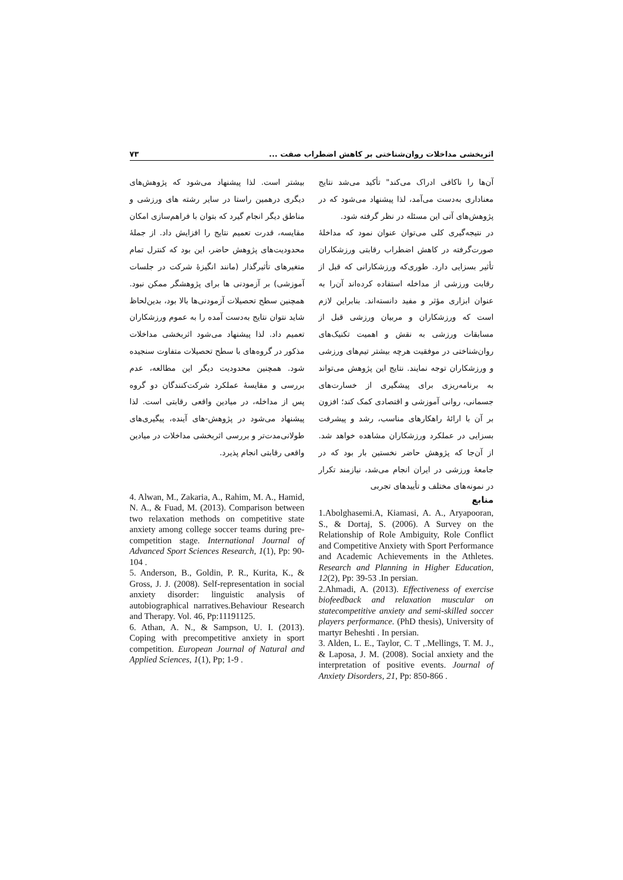اثربخشی مداخلات روان‌شناختی بر کاهش اضطراب صفت ... ۷۳
آن‌ها را ناکافی ادراک می‌کند" تأکید می‌شد نتایج معناداری به‌دست می‌آمد، لذا پیشنهاد می‌شود که در پژوهش‌های آتی این مسئله در نظر گرفته شود.
در نتیجه‌گیری کلی می‌توان عنوان نمود که مداخلهٔ صورت‌گرفته در کاهش اضطراب رقابتی ورزشکاران تأثیر بسزایی دارد. طوری‌که ورزشکارانی که قبل از رقابت ورزشی از مداخله استفاده کرده‌اند آن‌را به عنوان ابزاری مؤثر و مفید دانسته‌اند. بنابراین لازم است که ورزشکاران و مربیان ورزشی قبل از مسابقات ورزشی به نقش و اهمیت تکنیک‌های روان‌شناختی در موفقیت هرچه بیشتر تیم‌های ورزشی و ورزشکاران توجه نمایند. نتایج این پژوهش می‌تواند به برنامه‌ریزی برای پیشگیری از خسارت‌های جسمانی، روانی آموزشی و اقتصادی کمک کند؛ افزون بر آن با ارائهٔ راهکارهای مناسب، رشد و پیشرفت بسزایی در عملکرد ورزشکاران مشاهده خواهد شد. از آن‌جا که پژوهش حاضر نخستین بار بود که در جامعهٔ ورزشی در ایران انجام می‌شد، نیازمند تکرار در نمونه‌های مختلف و تأییدهای تجربی
منابع
1.Abolghasemi.A, Kiamasi, A. A., Aryapooran, S., & Dortaj, S. (2006). A Survey on the Relationship of Role Ambiguity, Role Conflict and Competitive Anxiety with Sport Performance and Academic Achievements in the Athletes. Research and Planning in Higher Education, 12(2), Pp: 39-53 .In persian.
2.Ahmadi, A. (2013). Effectiveness of exercise biofeedback and relaxation muscular on statecompetitive anxiety and semi-skilled soccer players performance. (PhD thesis), University of martyr Beheshti . In persian.
3. Alden, L. E., Taylor, C. T ,.Mellings, T. M. J., & Laposa, J. M. (2008). Social anxiety and the interpretation of positive events. Journal of Anxiety Disorders, 21, Pp: 850-866 .
بیشتر است. لذا پیشنهاد می‌شود که پژوهش‌های دیگری درهمین راستا در سایر رشته های ورزشی و مناطق دیگر انجام گیرد که بتوان با فراهم‌سازی امکان مقایسه، قدرت تعمیم نتایج را افزایش داد. از جملهٔ محدودیت‌های پژوهش حاضر، این بود که کنترل تمام متغیرهای تأثیرگذار (مانند انگیزهٔ شرکت در جلسات آموزشی) بر آزمودنی ها برای پژوهشگر ممکن نبود. همچنین سطح تحصیلات آزمودنی‌ها بالا بود، بدین‌لحاظ شاید نتوان نتایج به‌دست آمده را به عموم ورزشکاران تعمیم داد. لذا پیشنهاد می‌شود اثربخشی مداخلات مذکور در گروه‌های با سطح تحصیلات متفاوت سنجیده شود. همچنین محدودیت دیگر این مطالعه، عدم بررسی و مقایسهٔ عملکرد شرکت‌کنندگان دو گروه پس از مداخله، در میادین واقعی رقابتی است. لذا پیشنهاد می‌شود در پژوهش-های آینده، پیگیری‌های طولانی‌مدت‌تر و بررسی اثربخشی مداخلات در میادین واقعی رقابتی انجام پذیرد.
4. Alwan, M., Zakaria, A., Rahim, M. A., Hamid, N. A., & Fuad, M. (2013). Comparison between two relaxation methods on competitive state anxiety among college soccer teams during pre-competition stage. International Journal of Advanced Sport Sciences Research, 1(1), Pp: 90-104 .
5. Anderson, B., Goldin, P. R., Kurita, K., & Gross, J. J. (2008). Self-representation in social anxiety disorder: linguistic analysis of autobiographical narratives.Behaviour Research and Therapy. Vol. 46, Pp:11191125.
6. Athan, A. N., & Sampson, U. I. (2013). Coping with precompetitive anxiety in sport competition. European Journal of Natural and Applied Sciences, 1(1), Pp; 1-9 .